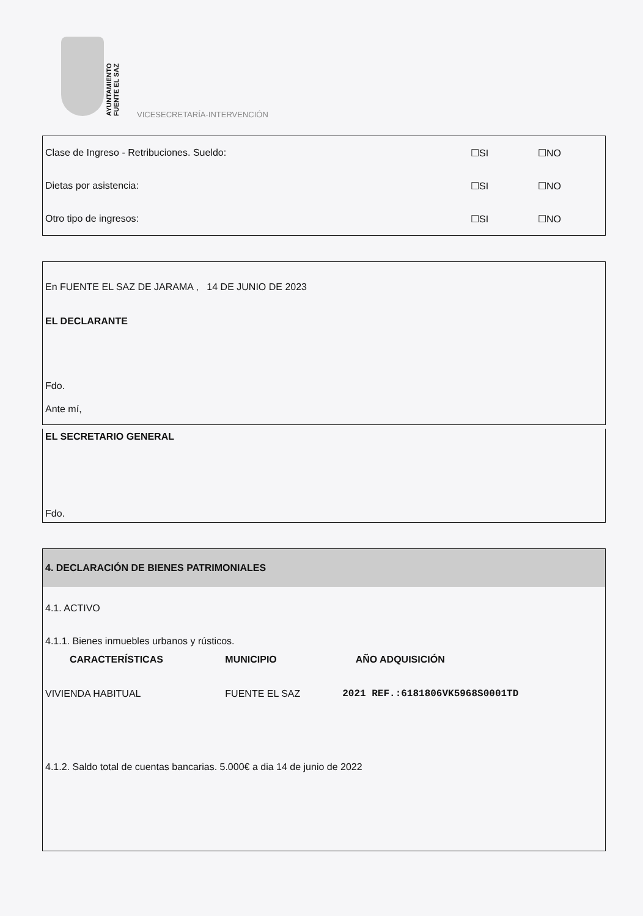AYUNTAMIENTO
FUENTE EL SAZ
VICESECRETARÍA-INTERVENCIÓN
Clase de Ingreso - Retribuciones. Sueldo: ☐SI ☐NO
Dietas por asistencia: ☐SI ☐NO
Otro tipo de ingresos: ☐SI ☐NO
En FUENTE EL SAZ DE JARAMA , 14 DE JUNIO DE 2023
EL DECLARANTE
Fdo.
Ante mí,
EL SECRETARIO GENERAL
Fdo.
4. DECLARACIÓN DE BIENES PATRIMONIALES
4.1. ACTIVO
4.1.1. Bienes inmuebles urbanos y rústicos.
| CARACTERÍSTICAS | MUNICIPIO | | AÑO ADQUISICIÓN |
| --- | --- | --- | --- |
| VIVIENDA HABITUAL | FUENTE EL SAZ | 2021 REF.:6181806VK5968S0001TD | |
4.1.2. Saldo total de cuentas bancarias. 5.000€ a dia 14 de junio de 2022